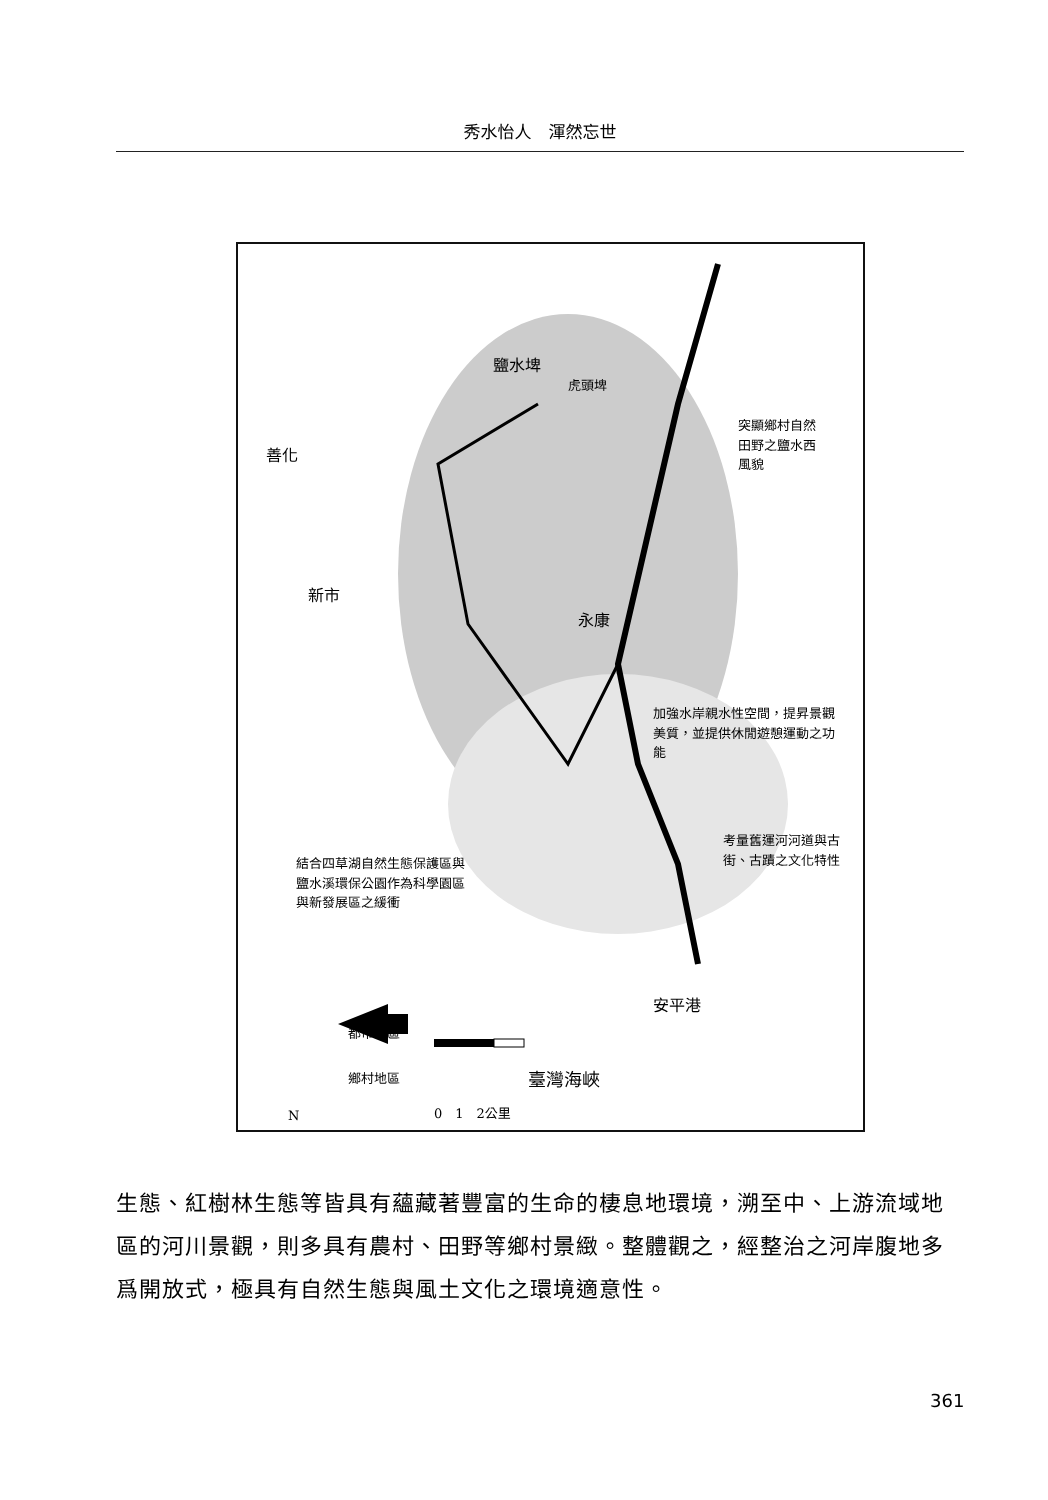秀水怡人　渾然忘世
鹽水埤
虎頭埤
突顯鄉村自然田野之鹽水西風貌
善化
新市
永康
加強水岸親水性空間，提昇景觀美質，並提供休閒遊憩運動之功能
考量舊運河河道與古街、古蹟之文化特性
結合四草湖自然生態保護區與鹽水溪環保公園作為科學園區與新發展區之緩衝
安平港
都市地區
鄉村地區 臺灣海峽
N 0　1　2公里
生態、紅樹林生態等皆具有蘊藏著豐富的生命的棲息地環境，溯至中、上游流域地區的河川景觀，則多具有農村、田野等鄉村景緻。整體觀之，經整治之河岸腹地多爲開放式，極具有自然生態與風土文化之環境適意性。
361